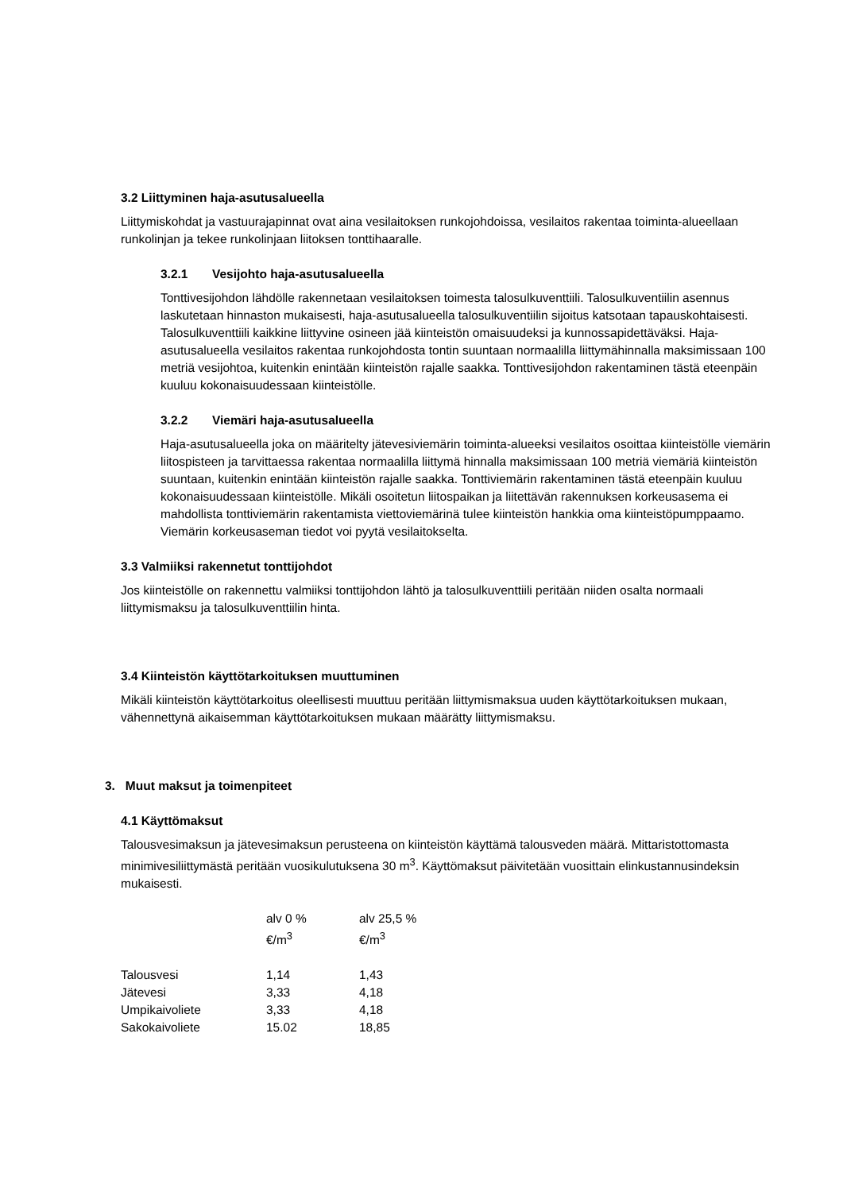3.2 Liittyminen haja-asutusalueella
Liittymiskohdat ja vastuurajapinnat ovat aina vesilaitoksen runkojohdoissa, vesilaitos rakentaa toiminta-alueellaan runkolinjan ja tekee runkolinjaan liitoksen tonttihaaralle.
3.2.1 Vesijohto haja-asutusalueella
Tonttivesijohdon lähdölle rakennetaan vesilaitoksen toimesta talosulkuventtiili. Talosulkuventiilin asennus laskutetaan hinnaston mukaisesti, haja-asutusalueella talosulkuventiilin sijoitus katsotaan tapauskohtaisesti. Talosulkuventtiili kaikkine liittyvine osineen jää kiinteistön omaisuudeksi ja kunnossapidettäväksi. Haja-asutusalueella vesilaitos rakentaa runkojohdosta tontin suuntaan normaalilla liittymähinnalla maksimissaan 100 metriä vesijohtoa, kuitenkin enintään kiinteistön rajalle saakka. Tonttivesijohdon rakentaminen tästä eteenpäin kuuluu kokonaisuudessaan kiinteistölle.
3.2.2 Viemäri haja-asutusalueella
Haja-asutusalueella joka on määritelty jätevesiviemärin toiminta-alueeksi vesilaitos osoittaa kiinteistölle viemärin liitospisteen ja tarvittaessa rakentaa normaalilla liittymä hinnalla maksimissaan 100 metriä viemäriä kiinteistön suuntaan, kuitenkin enintään kiinteistön rajalle saakka. Tonttiviemärin rakentaminen tästä eteenpäin kuuluu kokonaisuudessaan kiinteistölle. Mikäli osoitetun liitospaikan ja liitettävän rakennuksen korkeusasema ei mahdollista tonttiviemärin rakentamista viettoviemärinä tulee kiinteistön hankkia oma kiinteistöpumppaamo. Viemärin korkeusaseman tiedot voi pyytä vesilaitokselta.
3.3 Valmiiksi rakennetut tonttijohdot
Jos kiinteistölle on rakennettu valmiiksi tonttijohdon lähtö ja talosulkuventtiili peritään niiden osalta normaali liittymismaksu ja talosulkuventtiilin hinta.
3.4 Kiinteistön käyttötarkoituksen muuttuminen
Mikäli kiinteistön käyttötarkoitus oleellisesti muuttuu peritään liittymismaksua uuden käyttötarkoituksen mukaan, vähennettynä aikaisemman käyttötarkoituksen mukaan määrätty liittymismaksu.
3. Muut maksut ja toimenpiteet
4.1 Käyttömaksut
Talousvesimaksun ja jätevesimaksun perusteena on kiinteistön käyttämä talousveden määrä. Mittaristottomasta minimivesiliittymästä peritään vuosikulutuksena 30 m<sup>3</sup>. Käyttömaksut päivitetään vuosittain elinkustannusindeksin mukaisesti.
| | alv 0 % €/m<sup>3</sup> | alv 25,5 % €/m<sup>3</sup> |
| --- | --- | --- |
| Talousvesi | 1,14 | 1,43 |
| Jätevesi | 3,33 | 4,18 |
| Umpikaivoliete | 3,33 | 4,18 |
| Sakokaivoliete | 15.02 | 18,85 |